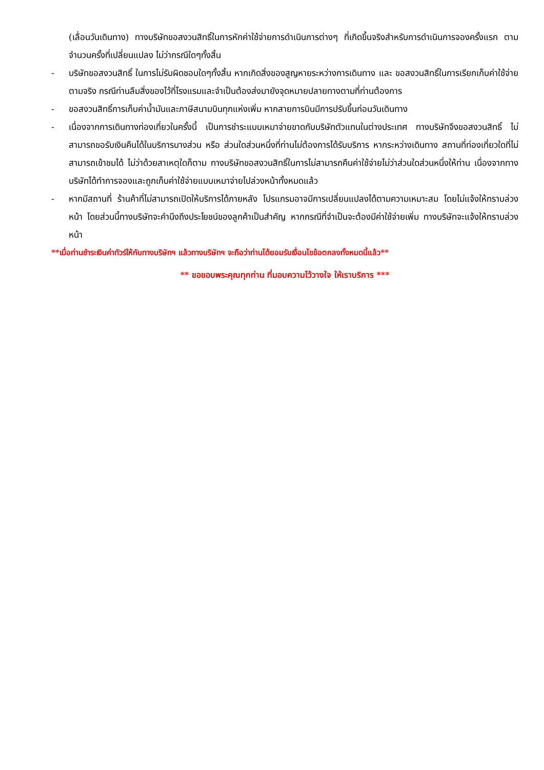(เลื่อนวันเดินทาง) ทางบริษัทขอสงวนสิทธิ์ในการหักค่าใช้จ่ายการดำเนินการต่างๆ ที่เกิดขึ้นจริงสำหรับการดำเนินการจองครั้งแรก ตามจำนวนครั้งที่เปลี่ยนแปลง ไม่ว่ากรณีใดๆทั้งสิ้น
- บริษัทขอสงวนสิทธิ์ ในการไม่รับผิดชอบใดๆทั้งสิ้น หากเกิดสิ่งของสูญหายระหว่างการเดินทาง และ ขอสงวนสิทธิ์ในการเรียกเก็บค่าใช้จ่ายตามจริง กรณีท่านลืมสิ่งของไว้ที่โรงแรมและจำเป็นต้องส่งมายังจุดหมายปลายทางตามที่ท่านต้องการ
- ขอสงวนสิทธิ์การเก็บค่าน้ำมันและภาษีสนามบินทุกแห่งเพิ่ม หากสายการบินมีการปรับขึ้นก่อนวันเดินทาง
- เนื่องจากการเดินทางท่องเที่ยวในครั้งนี้ เป็นการชำระแบบเหมาจ่ายขาดกับบริษัทตัวแทนในต่างประเทศ ทางบริษัทจึงขอสงวนสิทธิ์ ไม่สามารถขอรับเงินคืนได้ในบริการบางส่วน หรือ ส่วนใดส่วนหนึ่งที่ท่านไม่ต้องการได้รับบริการ หากระหว่างเดินทาง สถานที่ท่องเที่ยวใดที่ไม่สามารถเข้าชมได้ ไม่ว่าด้วยสาเหตุใดก็ตาม ทางบริษัทขอสงวนสิทธิ์ในการไม่สามารถคืนค่าใช้จ่ายไม่ว่าส่วนใดส่วนหนึ่งให้ท่าน เนื่องจากทางบริษัทได้ทำการจองและถูกเก็บค่าใช้จ่ายแบบเหมาจ่ายไปล่วงหน้าทั้งหมดแล้ว
- หากมีสถานที่ ร้านค้าที่ไม่สามารถเปิดให้บริการได้ภายหลัง โปรแกรมอาจมีการเปลี่ยนแปลงได้ตามความเหมาะสม โดยไม่แจ้งให้ทราบล่วงหน้า โดยส่วนนี้ทางบริษัทจะคำนึงถึงประโยชน์ของลูกค้าเป็นสำคัญ หากกรณีที่จำเป็นจะต้องมีค่าใช้จ่ายเพิ่ม ทางบริษัทจะแจ้งให้ทราบล่วงหน้า
**เมื่อท่านชำระเงินค่าทัวร์ให้กับทางบริษัทฯ แล้วทางบริษัทฯ จะถือว่าท่านได้ยอมรับเงื่อนไขข้อตกลงทั้งหมดนี้แล้ว**
** ขอขอบพระคุณทุกท่าน ที่มอบความไว้วางใจ ให้เราบริการ ***